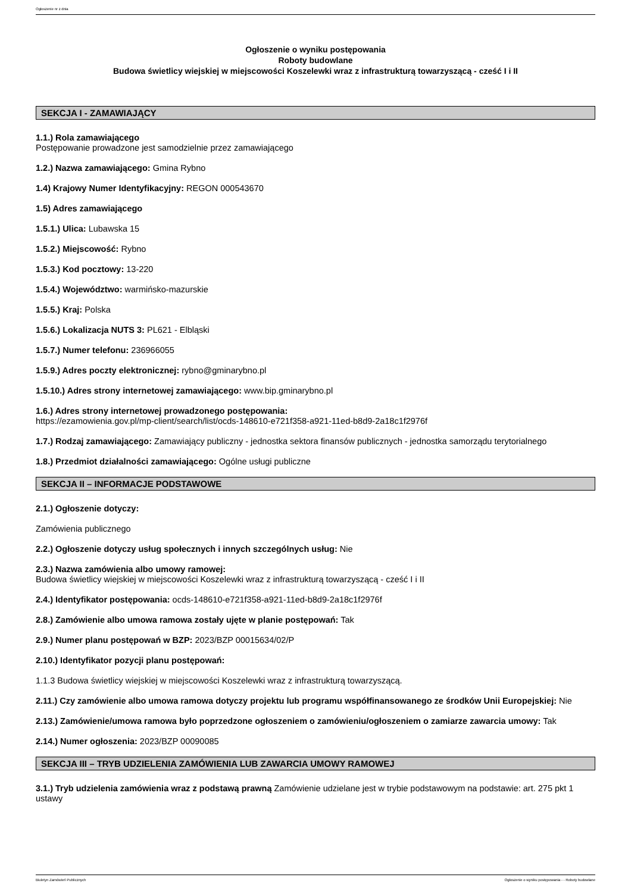Ogłoszenie nr z dnia
Ogłoszenie o wyniku postępowania
Roboty budowlane
Budowa świetlicy wiejskiej w miejscowości Koszelewki wraz z infrastrukturą towarzyszącą - cześć I i II
SEKCJA I - ZAMAWIAJĄCY
1.1.) Rola zamawiającego
Postępowanie prowadzone jest samodzielnie przez zamawiającego
1.2.) Nazwa zamawiającego: Gmina Rybno
1.4) Krajowy Numer Identyfikacyjny: REGON 000543670
1.5) Adres zamawiającego
1.5.1.) Ulica: Lubawska 15
1.5.2.) Miejscowość: Rybno
1.5.3.) Kod pocztowy: 13-220
1.5.4.) Województwo: warmińsko-mazurskie
1.5.5.) Kraj: Polska
1.5.6.) Lokalizacja NUTS 3: PL621 - Elbląski
1.5.7.) Numer telefonu: 236966055
1.5.9.) Adres poczty elektronicznej: rybno@gminarybno.pl
1.5.10.) Adres strony internetowej zamawiającego: www.bip.gminarybno.pl
1.6.) Adres strony internetowej prowadzonego postępowania:
https://ezamowienia.gov.pl/mp-client/search/list/ocds-148610-e721f358-a921-11ed-b8d9-2a18c1f2976f
1.7.) Rodzaj zamawiającego: Zamawiający publiczny - jednostka sektora finansów publicznych - jednostka samorządu terytorialnego
1.8.) Przedmiot działalności zamawiającego: Ogólne usługi publiczne
SEKCJA II – INFORMACJE PODSTAWOWE
2.1.) Ogłoszenie dotyczy:
Zamówienia publicznego
2.2.) Ogłoszenie dotyczy usług społecznych i innych szczególnych usług: Nie
2.3.) Nazwa zamówienia albo umowy ramowej:
Budowa świetlicy wiejskiej w miejscowości Koszelewki wraz z infrastrukturą towarzyszącą - cześć I i II
2.4.) Identyfikator postępowania: ocds-148610-e721f358-a921-11ed-b8d9-2a18c1f2976f
2.8.) Zamówienie albo umowa ramowa zostały ujęte w planie postępowań: Tak
2.9.) Numer planu postępowań w BZP: 2023/BZP 00015634/02/P
2.10.) Identyfikator pozycji planu postępowań:
1.1.3 Budowa świetlicy wiejskiej w miejscowości Koszelewki wraz z infrastrukturą towarzyszącą.
2.11.) Czy zamówienie albo umowa ramowa dotyczy projektu lub programu współfinansowanego ze środków Unii Europejskiej: Nie
2.13.) Zamówienie/umowa ramowa było poprzedzone ogłoszeniem o zamówieniu/ogłoszeniem o zamiarze zawarcia umowy: Tak
2.14.) Numer ogłoszenia: 2023/BZP 00090085
SEKCJA III – TRYB UDZIELENIA ZAMÓWIENIA LUB ZAWARCIA UMOWY RAMOWEJ
3.1.) Tryb udzielenia zamówienia wraz z podstawą prawną Zamówienie udzielane jest w trybie podstawowym na podstawie: art. 275 pkt 1 ustawy
Biuletyn Zamówień Publicznych Ogłoszenie o wyniku postępowania - - Roboty budowlane